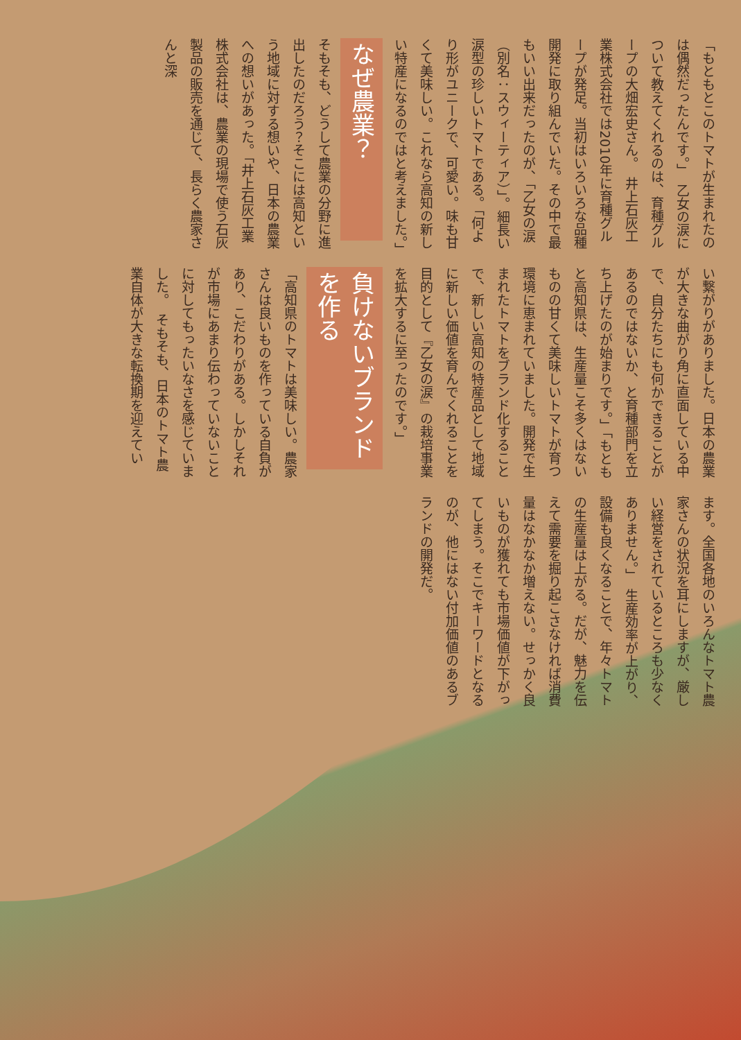「もともとこのトマトが生まれたのは偶然だったんです。」　乙女の涙について教えてくれるのは、育種グループの大畑宏史さん。　井上石灰工業株式会社では2010年に育種グループが発足。当初はいろいろな品種開発に取り組んでいた。その中で最もいい出来だったのが、「乙女の涙（別名：スウィーティア）」。細長い涙型の珍しいトマトである。「何より形がユニークで、可愛い。味も甘くて美味しい。これなら高知の新しい特産になるのではと考えました。」
なぜ農業？
そもそも、どうして農業の分野に進出したのだろう？そこには高知という地域に対する想いや、日本の農業への想いがあった。「井上石灰工業株式会社は、農業の現場で使う石灰製品の販売を通じて、長らく農家さんと深
い繋がりがありました。日本の農業が大きな曲がり角に直面している中で、自分たちにも何かできることがあるのではないか、と育種部門を立ち上げたのが始まりです。」「もともと高知県は、生産量こそ多くはないものの甘くて美味しいトマトが育つ環境に恵まれていました。開発で生まれたトマトをブランド化することで、新しい高知の特産品として地域に新しい価値を育んでくれることを目的として『乙女の涙』の栽培事業を拡大するに至ったのです。」
負けないブランドを作る
「高知県のトマトは美味しい。農家さんは良いものを作っている自負があり、こだわりがある。しかしそれが市場にあまり伝わっていないことに対してもったいなさを感じていました。　そもそも、日本のトマト農業自体が大きな転換期を迎えてい
ます。全国各地のいろんなトマト農家さんの状況を耳にしますが、厳しい経営をされているところも少なくありません。」　生産効率が上がり、設備も良くなることで、年々トマトの生産量は上がる。だが、魅力を伝えて需要を掘り起こさなければ消費量はなかなか増えない。せっかく良いものが獲れても市場価値が下がってしまう。そこでキーワードとなるのが、他にはない付加価値のあるブランドの開発だ。